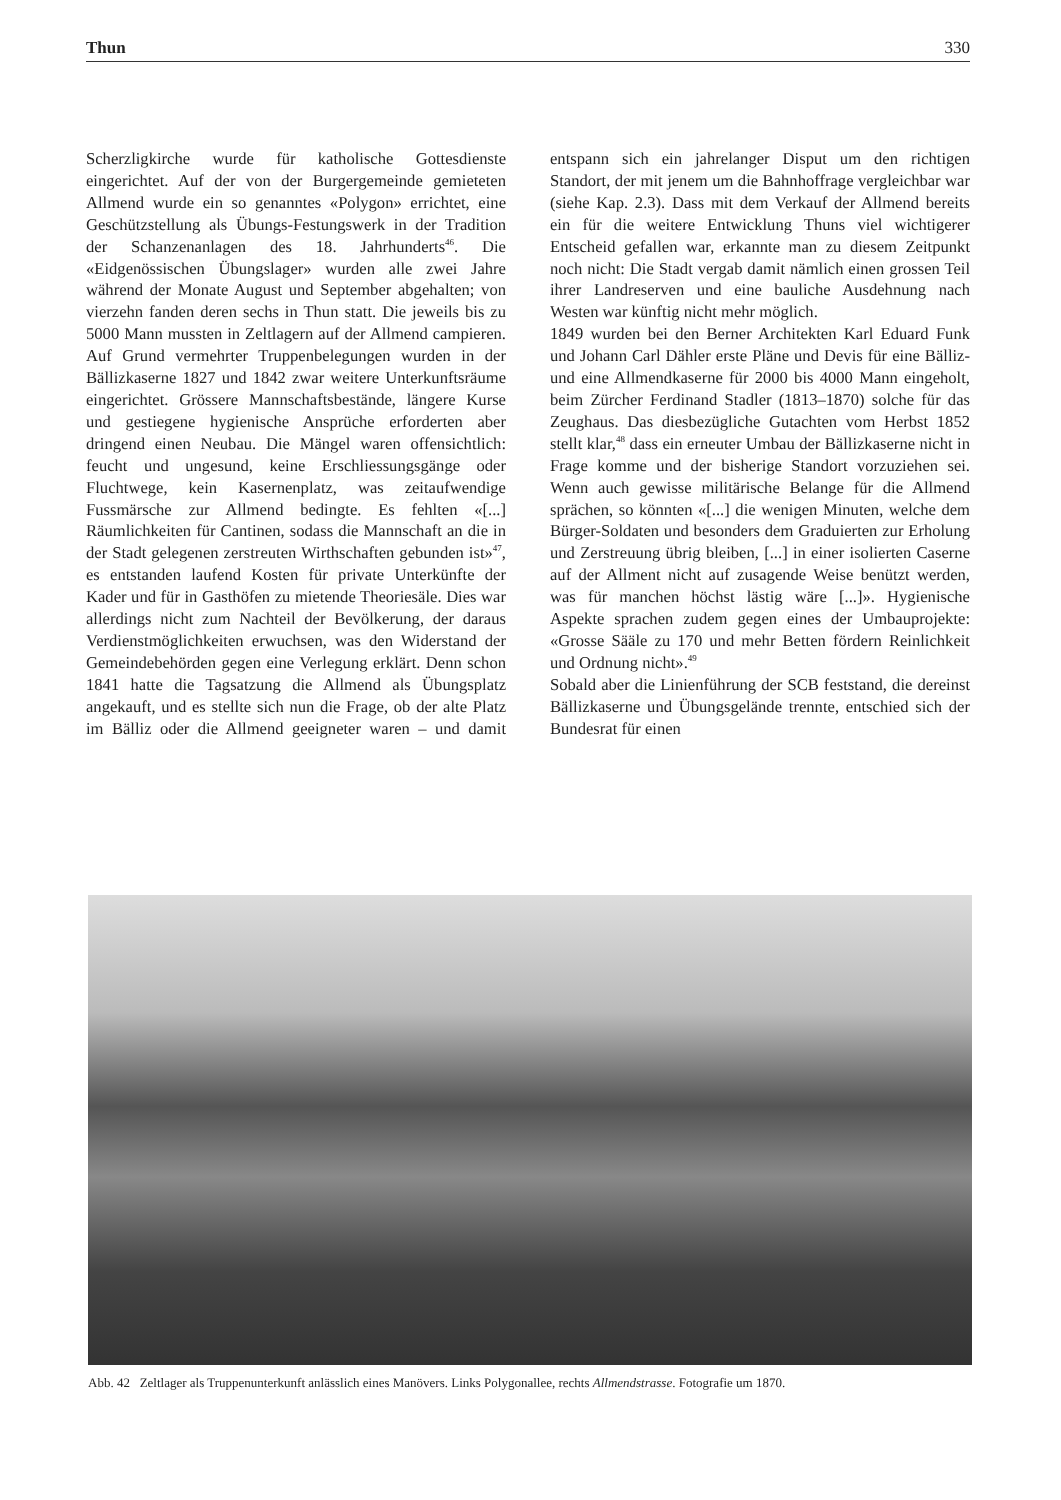Thun 330
Scherzligkirche wurde für katholische Gottesdienste eingerichtet. Auf der von der Burgergemeinde gemieteten Allmend wurde ein so genanntes «Polygon» errichtet, eine Geschützstellung als Übungs-Festungswerk in der Tradition der Schanzenanlagen des 18. Jahrhunderts<sup>46</sup>. Die «Eidgenössischen Übungslager» wurden alle zwei Jahre während der Monate August und September abgehalten; von vierzehn fanden deren sechs in Thun statt. Die jeweils bis zu 5000 Mann mussten in Zeltlagern auf der Allmend campieren. Auf Grund vermehrter Truppenbelegungen wurden in der Bällizkaserne 1827 und 1842 zwar weitere Unterkunftsräume eingerichtet. Grössere Mannschaftsbestände, längere Kurse und gestiegene hygienische Ansprüche erforderten aber dringend einen Neubau. Die Mängel waren offensichtlich: feucht und ungesund, keine Erschliessungsgänge oder Fluchtwege, kein Kasernenplatz, was zeitaufwendige Fussmärsche zur Allmend bedingte. Es fehlten «[...] Räumlichkeiten für Cantinen, sodass die Mannschaft an die in der Stadt gelegenen zerstreuten Wirthschaften gebunden ist»<sup>47</sup>, es entstanden laufend Kosten für private Unterkünfte der Kader und für in Gasthöfen zu mietende Theoriesäle. Dies war allerdings nicht zum Nachteil der Bevölkerung, der daraus Verdienstmöglichkeiten erwuchsen, was den Widerstand der Gemeindebehörden gegen eine Verlegung erklärt. Denn schon 1841 hatte die Tagsatzung die Allmend als Übungsplatz angekauft, und es stellte sich nun die Frage, ob der alte Platz im Bälliz oder die Allmend geeigneter waren – und damit entspann sich ein jahrelanger Disput um den richtigen Standort, der mit jenem um die Bahnhoffrage vergleichbar war (siehe Kap. 2.3). Dass mit dem Verkauf der Allmend bereits ein für die weitere Entwicklung Thuns viel wichtigerer Entscheid gefallen war, erkannte man zu diesem Zeitpunkt noch nicht: Die Stadt vergab damit nämlich einen grossen Teil ihrer Landreserven und eine bauliche Ausdehnung nach Westen war künftig nicht mehr möglich.
1849 wurden bei den Berner Architekten Karl Eduard Funk und Johann Carl Dähler erste Pläne und Devis für eine Bälliz- und eine Allmendkaserne für 2000 bis 4000 Mann eingeholt, beim Zürcher Ferdinand Stadler (1813–1870) solche für das Zeughaus. Das diesbezügliche Gutachten vom Herbst 1852 stellt klar,<sup>48</sup> dass ein erneuter Umbau der Bällizkaserne nicht in Frage komme und der bisherige Standort vorzuziehen sei. Wenn auch gewisse militärische Belange für die Allmend sprächen, so könnten «[...] die wenigen Minuten, welche dem Bürger-Soldaten und besonders dem Graduierten zur Erholung und Zerstreuung übrig bleiben, [...] in einer isolierten Caserne auf der Allment nicht auf zusagende Weise benützt werden, was für manchen höchst lästig wäre [...]». Hygienische Aspekte sprachen zudem gegen eines der Umbauprojekte: «Grosse Sääle zu 170 und mehr Betten fördern Reinlichkeit und Ordnung nicht».<sup>49</sup>
Sobald aber die Linienführung der SCB feststand, die dereinst Bällizkaserne und Übungsgelände trennte, entschied sich der Bundesrat für einen
Abb. 42 Zeltlager als Truppenunterkunft anlässlich eines Manövers. Links Polygonallee, rechts Allmendstrasse. Fotografie um 1870.